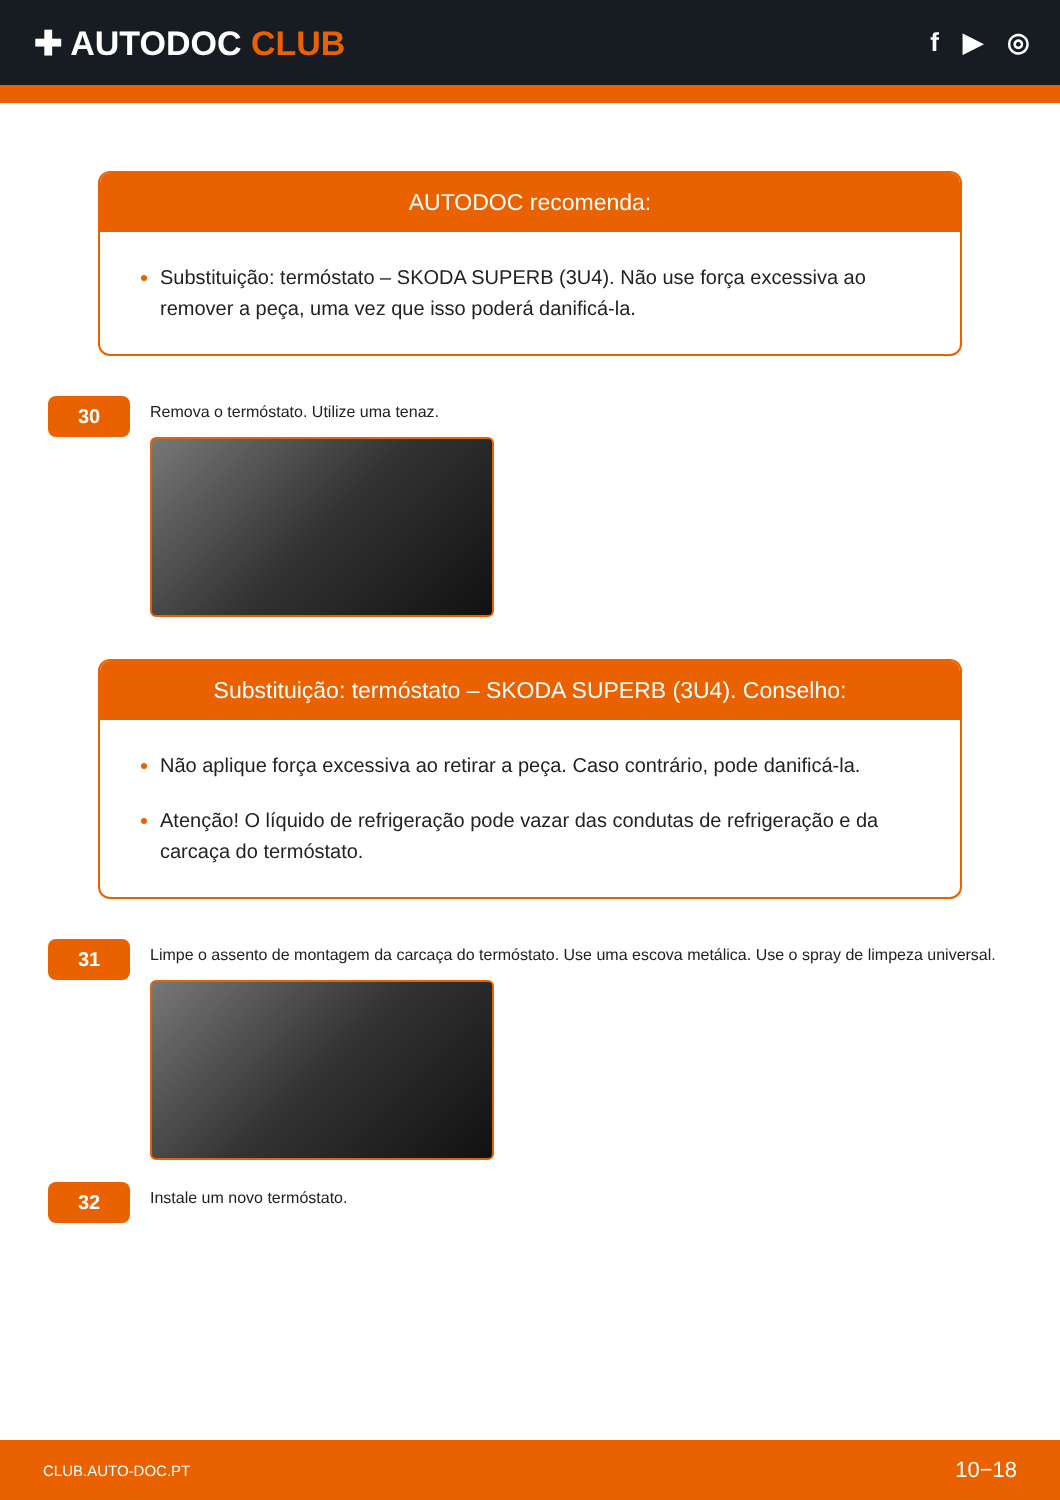✚ AUTODOC CLUB
f ▶ ◎
AUTODOC recomenda:
Substituição: termóstato – SKODA SUPERB (3U4). Não use força excessiva ao remover a peça, uma vez que isso poderá danificá-la.
30
Remova o termóstato. Utilize uma tenaz.
Substituição: termóstato – SKODA SUPERB (3U4). Conselho:
Não aplique força excessiva ao retirar a peça. Caso contrário, pode danificá-la.
Atenção! O líquido de refrigeração pode vazar das condutas de refrigeração e da carcaça do termóstato.
31
Limpe o assento de montagem da carcaça do termóstato. Use uma escova metálica. Use o spray de limpeza universal.
32
Instale um novo termóstato.
CLUB.AUTO-DOC.PT 10−18